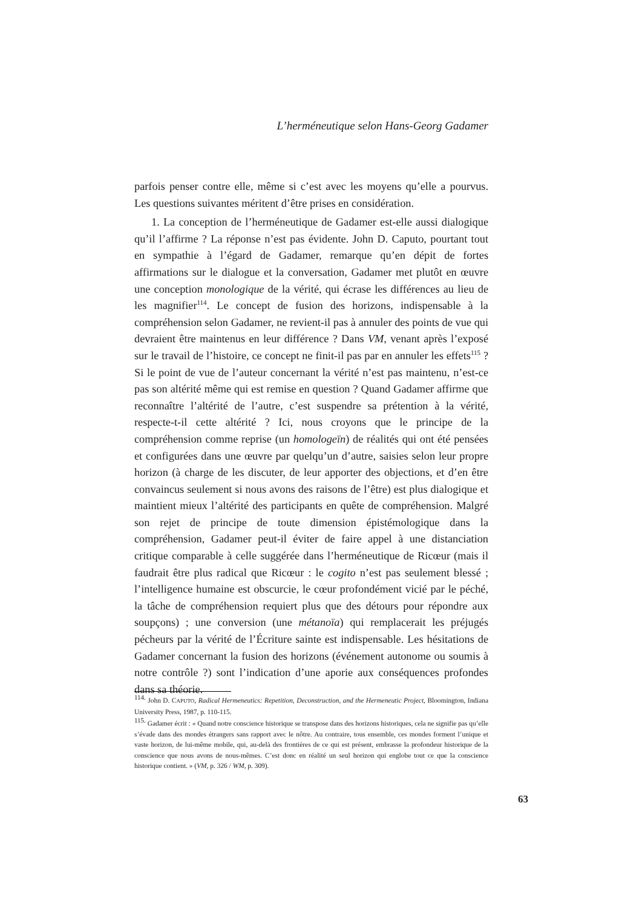L’herméneutique selon Hans-Georg Gadamer
parfois penser contre elle, même si c’est avec les moyens qu’elle a pourvus. Les questions suivantes méritent d’être prises en considération.
1. La conception de l’herméneutique de Gadamer est-elle aussi dialogique qu’il l’affirme ? La réponse n’est pas évidente. John D. Caputo, pourtant tout en sympathie à l’égard de Gadamer, remarque qu’en dépit de fortes affirmations sur le dialogue et la conversation, Gadamer met plutôt en œuvre une conception monologique de la vérité, qui écrase les différences au lieu de les magnifier<sup>114</sup>. Le concept de fusion des horizons, indispensable à la compréhension selon Gadamer, ne revient-il pas à annuler des points de vue qui devraient être maintenus en leur différence ? Dans VM, venant après l’exposé sur le travail de l’histoire, ce concept ne finit-il pas par en annuler les effets<sup>115</sup> ? Si le point de vue de l’auteur concernant la vérité n’est pas maintenu, n’est-ce pas son altérité même qui est remise en question ? Quand Gadamer affirme que reconnaître l’altérité de l’autre, c’est suspendre sa prétention à la vérité, respecte-t-il cette altérité ? Ici, nous croyons que le principe de la compréhension comme reprise (un homologeïn) de réalités qui ont été pensées et configurées dans une œuvre par quelqu’un d’autre, saisies selon leur propre horizon (à charge de les discuter, de leur apporter des objections, et d’en être convaincus seulement si nous avons des raisons de l’être) est plus dialogique et maintient mieux l’altérité des participants en quête de compréhension. Malgré son rejet de principe de toute dimension épistémologique dans la compréhension, Gadamer peut-il éviter de faire appel à une distanciation critique comparable à celle suggérée dans l’herméneutique de Ricœur (mais il faudrait être plus radical que Ricœur : le cogito n’est pas seulement blessé ; l’intelligence humaine est obscurcie, le cœur profondément vicié par le péché, la tâche de compréhension requiert plus que des détours pour répondre aux soupçons) ; une conversion (une métanoïa) qui remplacerait les préjugés pécheurs par la vérité de l’Écriture sainte est indispensable. Les hésitations de Gadamer concernant la fusion des horizons (événement autonome ou soumis à notre contrôle ?) sont l’indication d’une aporie aux conséquences profondes dans sa théorie.
<sup>114.</sup> John D. CAPUTO, Radical Hermeneutics: Repetition, Deconstruction, and the Hermeneutic Project, Bloomington, Indiana University Press, 1987, p. 110-115.
<sup>115.</sup> Gadamer écrit : « Quand notre conscience historique se transpose dans des horizons historiques, cela ne signifie pas qu’elle s’évade dans des mondes étrangers sans rapport avec le nôtre. Au contraire, tous ensemble, ces mondes forment l’unique et vaste horizon, de lui-même mobile, qui, au-delà des frontières de ce qui est présent, embrasse la profondeur historique de la conscience que nous avons de nous-mêmes. C’est donc en réalité un seul horizon qui englobe tout ce que la conscience historique contient. » (VM, p. 326 / WM, p. 309).
63